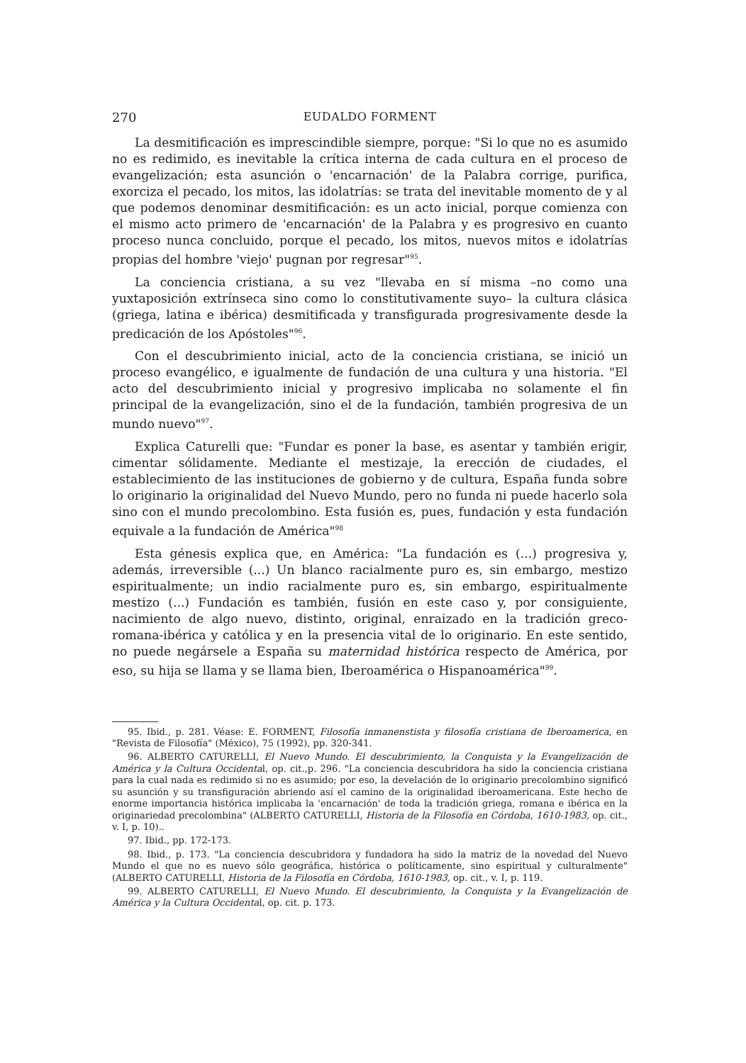270 EUDALDO FORMENT
La desmitificación es imprescindible siempre, porque: "Si lo que no es asumido no es redimido, es inevitable la crítica interna de cada cultura en el proceso de evangelización; esta asunción o 'encarnación' de la Palabra corrige, purifica, exorciza el pecado, los mitos, las idolatrías: se trata del inevitable momento de y al que podemos denominar desmitificación: es un acto inicial, porque comienza con el mismo acto primero de 'encarnación' de la Palabra y es progresivo en cuanto proceso nunca concluido, porque el pecado, los mitos, nuevos mitos e idolatrías propias del hombre 'viejo' pugnan por regresar"<sup>95</sup>.
La conciencia cristiana, a su vez "llevaba en sí misma –no como una yuxtaposición extrínseca sino como lo constitutivamente suyo– la cultura clásica (griega, latina e ibérica) desmitificada y transfigurada progresivamente desde la predicación de los Apóstoles"<sup>96</sup>.
Con el descubrimiento inicial, acto de la conciencia cristiana, se inició un proceso evangélico, e igualmente de fundación de una cultura y una historia. "El acto del descubrimiento inicial y progresivo implicaba no solamente el fin principal de la evangelización, sino el de la fundación, también progresiva de un mundo nuevo"<sup>97</sup>.
Explica Caturelli que: "Fundar es poner la base, es asentar y también erigir, cimentar sólidamente. Mediante el mestizaje, la erección de ciudades, el establecimiento de las instituciones de gobierno y de cultura, España funda sobre lo originario la originalidad del Nuevo Mundo, pero no funda ni puede hacerlo sola sino con el mundo precolombino. Esta fusión es, pues, fundación y esta fundación equivale a la fundación de América"<sup>98</sup>
Esta génesis explica que, en América: "La fundación es (...) progresiva y, además, irreversible (...) Un blanco racialmente puro es, sin embargo, mestizo espiritualmente; un indio racialmente puro es, sin embargo, espiritualmente mestizo (...) Fundación es también, fusión en este caso y, por consiguiente, nacimiento de algo nuevo, distinto, original, enraizado en la tradición greco-romana-ibérica y católica y en la presencia vital de lo originario. En este sentido, no puede negársele a España su maternidad histórica respecto de América, por eso, su hija se llama y se llama bien, Iberoamérica o Hispanoamérica"<sup>99</sup>.
95. Ibid., p. 281. Véase: E. FORMENT, Filosofía inmanenstista y filosofía cristiana de Iberoamerica, en "Revista de Filosofía" (México), 75 (1992), pp. 320-341.
96. ALBERTO CATURELLI, El Nuevo Mundo. El descubrimiento, la Conquista y la Evangelización de América y la Cultura Occidental, op. cit.,p. 296. "La conciencia descubridora ha sido la conciencia cristiana para la cual nada es redimido si no es asumido; por eso, la develación de lo originario precolombino significó su asunción y su transfiguración abriendo así el camino de la originalidad iberoamericana. Este hecho de enorme importancia histórica implicaba la 'encarnación' de toda la tradición griega, romana e ibérica en la originariedad precolombina" (ALBERTO CATURELLI, Historia de la Filosofía en Córdoba, 1610-1983, op. cit., v. I, p. 10)..
97. Ibid., pp. 172-173.
98. Ibid., p. 173. "La conciencia descubridora y fundadora ha sido la matriz de la novedad del Nuevo Mundo el que no es nuevo sólo geográfica, histórica o políticamente, sino espiritual y culturalmente" (ALBERTO CATURELLI, Historia de la Filosofía en Córdoba, 1610-1983, op. cit., v. I, p. 119.
99. ALBERTO CATURELLI, El Nuevo Mundo. El descubrimiento, la Conquista y la Evangelización de América y la Cultura Occidental, op. cit. p. 173.